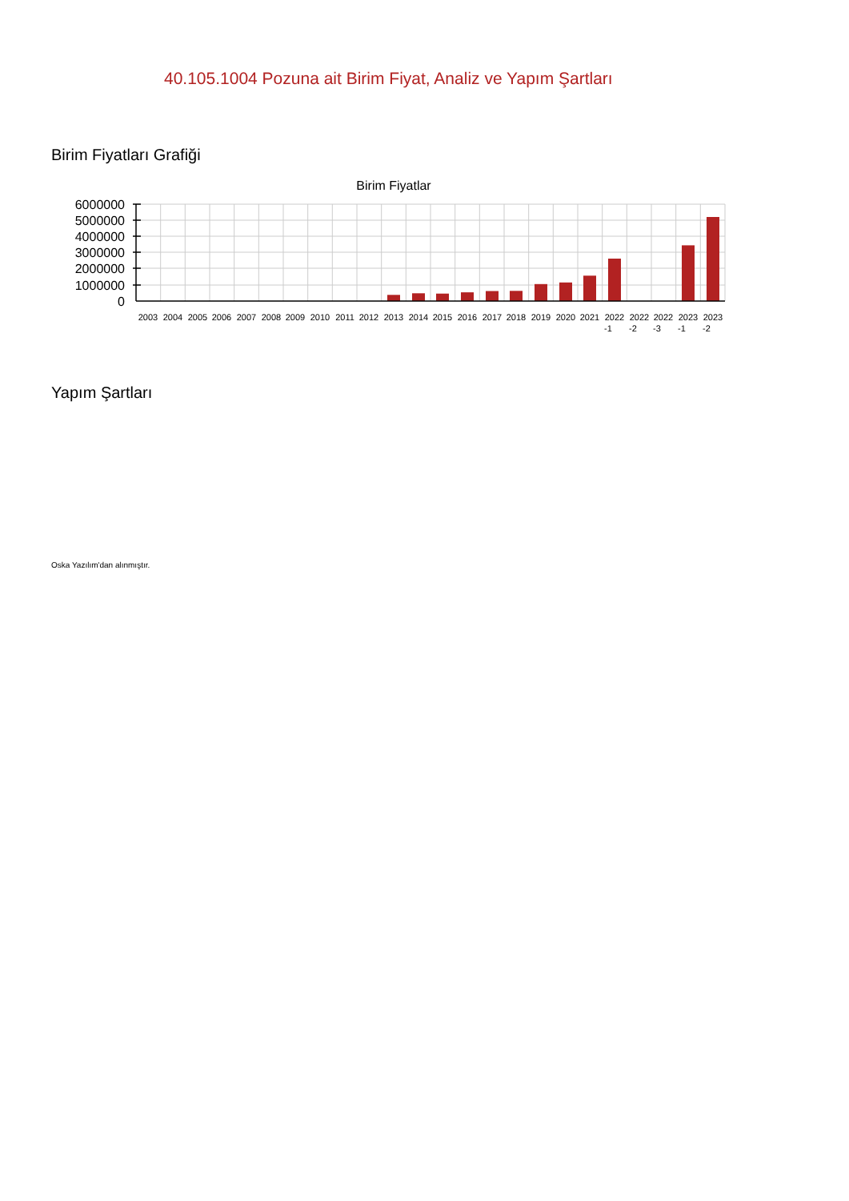40.105.1004 Pozuna ait Birim Fiyat, Analiz ve Yapım Şartları
Birim Fiyatları Grafiği
Birim Fiyatlar
6000000
5000000
4000000
3000000
2000000
1000000
0
2003
2004
2005
2006
2007
2008
2009
2010
2011
2012
2013
2014
2015
2016
2017
2018
2019
2020
2021
2022
-1
2022
-2
2022
-3
2023
-1
2023
-2
Yapım Şartları
Oska Yazılım'dan alınmıştır.